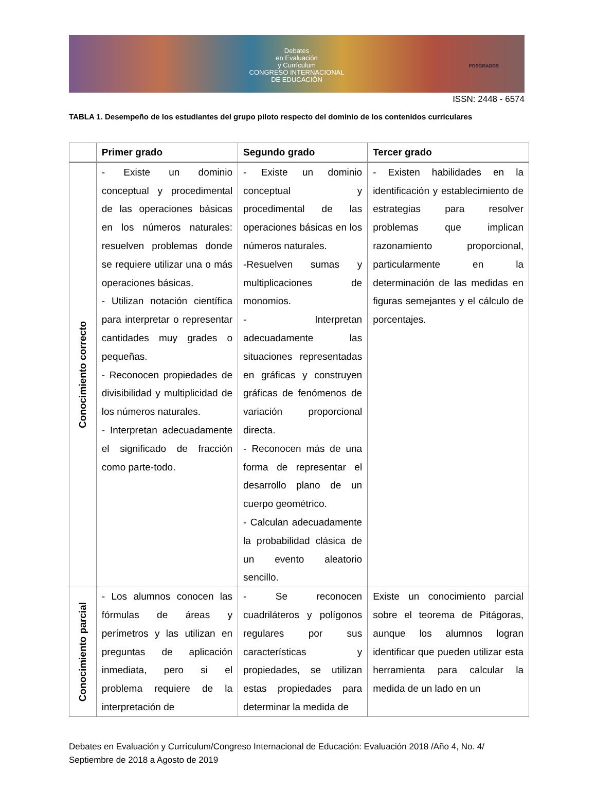Debates
en Evaluación
y Currículum
CONGRESO INTERNACIONAL
DE EDUCACIÓN
POSGRADOS
ISSN: 2448 - 6574
TABLA 1. Desempeño de los estudiantes del grupo piloto respecto del dominio de los contenidos curriculares
| | Primer grado | Segundo grado | Tercer grado |
| --- | --- | --- | --- |
| Conocimiento correcto | - Existe un dominio conceptual y procedimental de las operaciones básicas en los números naturales: resuelven problemas donde se requiere utilizar una o más operaciones básicas. - Utilizan notación científica para interpretar o representar cantidades muy grades o pequeñas. - Reconocen propiedades de divisibilidad y multiplicidad de los números naturales. - Interpretan adecuadamente el significado de fracción como parte-todo. | - Existe un dominio conceptual y procedimental de las operaciones básicas en los números naturales. -Resuelven sumas y multiplicaciones de monomios. - Interpretan adecuadamente las situaciones representadas en gráficas y construyen gráficas de fenómenos de variación proporcional directa. - Reconocen más de una forma de representar el desarrollo plano de un cuerpo geométrico. - Calculan adecuadamente la probabilidad clásica de un evento aleatorio sencillo. | - Existen habilidades en la identificación y establecimiento de estrategias para resolver problemas que implican razonamiento proporcional, particularmente en la determinación de las medidas en figuras semejantes y el cálculo de porcentajes. |
| Conocimiento parcial | - Los alumnos conocen las fórmulas de áreas y perímetros y las utilizan en preguntas de aplicación inmediata, pero si el problema requiere de la interpretación de | - Se reconocen cuadriláteros y polígonos regulares por sus características y propiedades, se utilizan estas propiedades para determinar la medida de | Existe un conocimiento parcial sobre el teorema de Pitágoras, aunque los alumnos logran identificar que pueden utilizar esta herramienta para calcular la medida de un lado en un |
Debates en Evaluación y Currículum/Congreso Internacional de Educación: Evaluación 2018 /Año 4, No. 4/ Septiembre de 2018 a Agosto de 2019